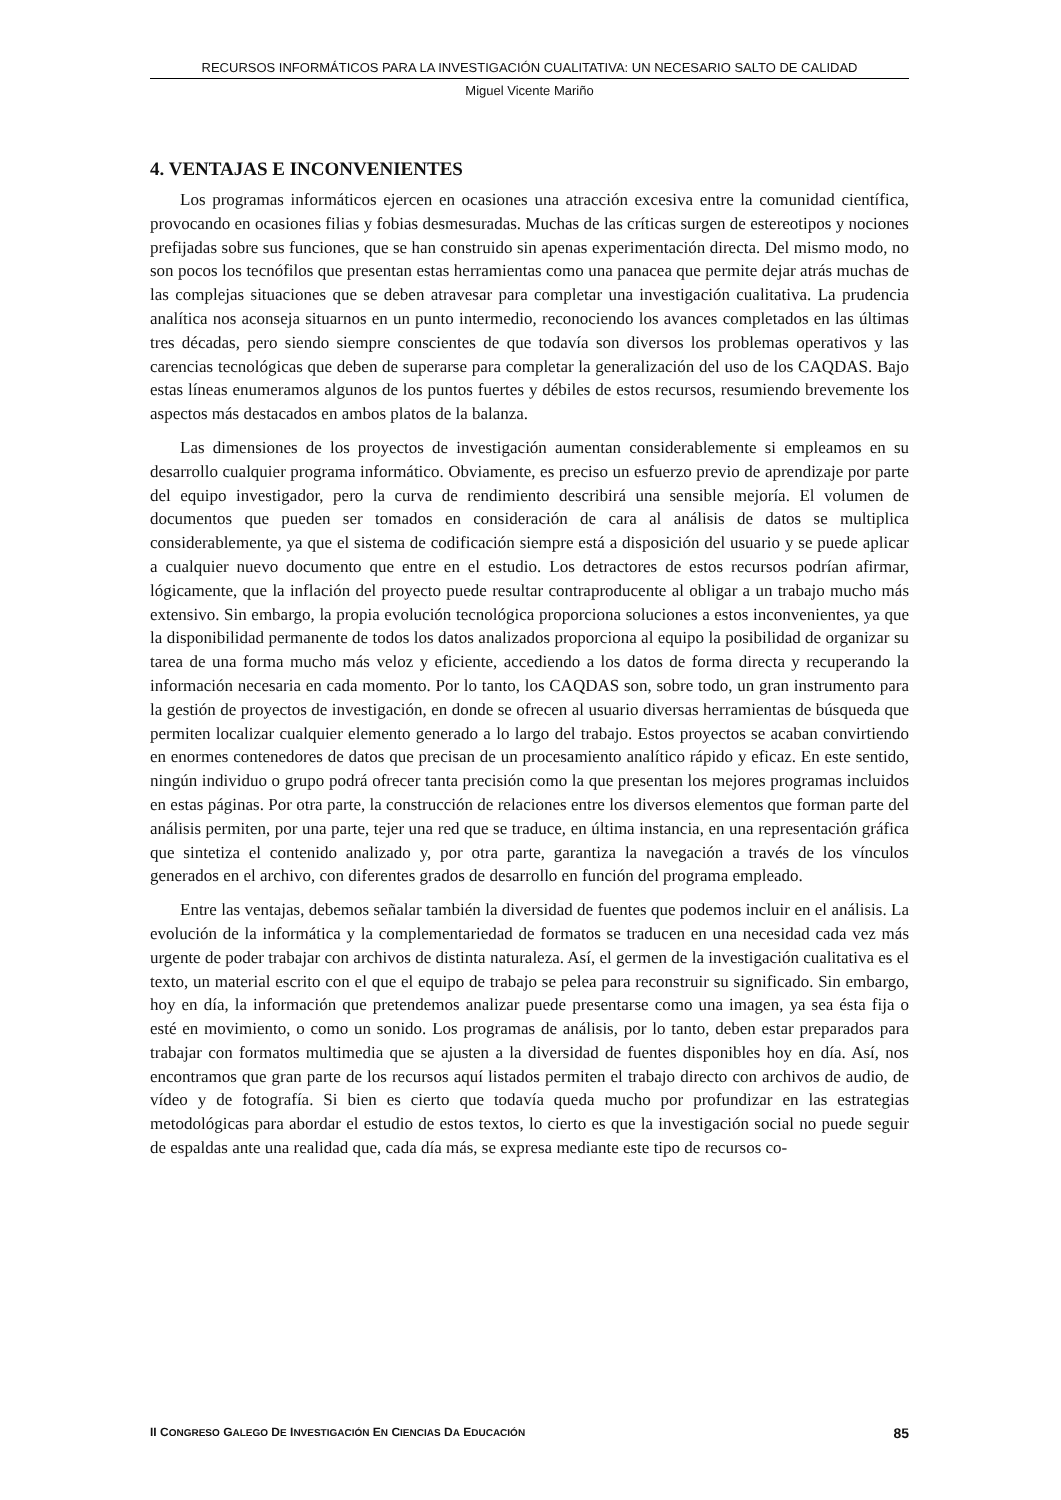RECURSOS INFORMÁTICOS PARA LA INVESTIGACIÓN CUALITATIVA: UN NECESARIO SALTO DE CALIDAD
Miguel Vicente Mariño
4. VENTAJAS E INCONVENIENTES
Los programas informáticos ejercen en ocasiones una atracción excesiva entre la comunidad científica, provocando en ocasiones filias y fobias desmesuradas. Muchas de las críticas surgen de estereotipos y nociones prefijadas sobre sus funciones, que se han construido sin apenas experimentación directa. Del mismo modo, no son pocos los tecnófilos que presentan estas herramientas como una panacea que permite dejar atrás muchas de las complejas situaciones que se deben atravesar para completar una investigación cualitativa. La prudencia analítica nos aconseja situarnos en un punto intermedio, reconociendo los avances completados en las últimas tres décadas, pero siendo siempre conscientes de que todavía son diversos los problemas operativos y las carencias tecnológicas que deben de superarse para completar la generalización del uso de los CAQDAS. Bajo estas líneas enumeramos algunos de los puntos fuertes y débiles de estos recursos, resumiendo brevemente los aspectos más destacados en ambos platos de la balanza.
Las dimensiones de los proyectos de investigación aumentan considerablemente si empleamos en su desarrollo cualquier programa informático. Obviamente, es preciso un esfuerzo previo de aprendizaje por parte del equipo investigador, pero la curva de rendimiento describirá una sensible mejoría. El volumen de documentos que pueden ser tomados en consideración de cara al análisis de datos se multiplica considerablemente, ya que el sistema de codificación siempre está a disposición del usuario y se puede aplicar a cualquier nuevo documento que entre en el estudio. Los detractores de estos recursos podrían afirmar, lógicamente, que la inflación del proyecto puede resultar contraproducente al obligar a un trabajo mucho más extensivo. Sin embargo, la propia evolución tecnológica proporciona soluciones a estos inconvenientes, ya que la disponibilidad permanente de todos los datos analizados proporciona al equipo la posibilidad de organizar su tarea de una forma mucho más veloz y eficiente, accediendo a los datos de forma directa y recuperando la información necesaria en cada momento. Por lo tanto, los CAQDAS son, sobre todo, un gran instrumento para la gestión de proyectos de investigación, en donde se ofrecen al usuario diversas herramientas de búsqueda que permiten localizar cualquier elemento generado a lo largo del trabajo. Estos proyectos se acaban convirtiendo en enormes contenedores de datos que precisan de un procesamiento analítico rápido y eficaz. En este sentido, ningún individuo o grupo podrá ofrecer tanta precisión como la que presentan los mejores programas incluidos en estas páginas. Por otra parte, la construcción de relaciones entre los diversos elementos que forman parte del análisis permiten, por una parte, tejer una red que se traduce, en última instancia, en una representación gráfica que sintetiza el contenido analizado y, por otra parte, garantiza la navegación a través de los vínculos generados en el archivo, con diferentes grados de desarrollo en función del programa empleado.
Entre las ventajas, debemos señalar también la diversidad de fuentes que podemos incluir en el análisis. La evolución de la informática y la complementariedad de formatos se traducen en una necesidad cada vez más urgente de poder trabajar con archivos de distinta naturaleza. Así, el germen de la investigación cualitativa es el texto, un material escrito con el que el equipo de trabajo se pelea para reconstruir su significado. Sin embargo, hoy en día, la información que pretendemos analizar puede presentarse como una imagen, ya sea ésta fija o esté en movimiento, o como un sonido. Los programas de análisis, por lo tanto, deben estar preparados para trabajar con formatos multimedia que se ajusten a la diversidad de fuentes disponibles hoy en día. Así, nos encontramos que gran parte de los recursos aquí listados permiten el trabajo directo con archivos de audio, de vídeo y de fotografía. Si bien es cierto que todavía queda mucho por profundizar en las estrategias metodológicas para abordar el estudio de estos textos, lo cierto es que la investigación social no puede seguir de espaldas ante una realidad que, cada día más, se expresa mediante este tipo de recursos co-
II CONGRESO GALEGO DE INVESTIGACIÓN EN CIENCIAS DA EDUCACIÓN 85